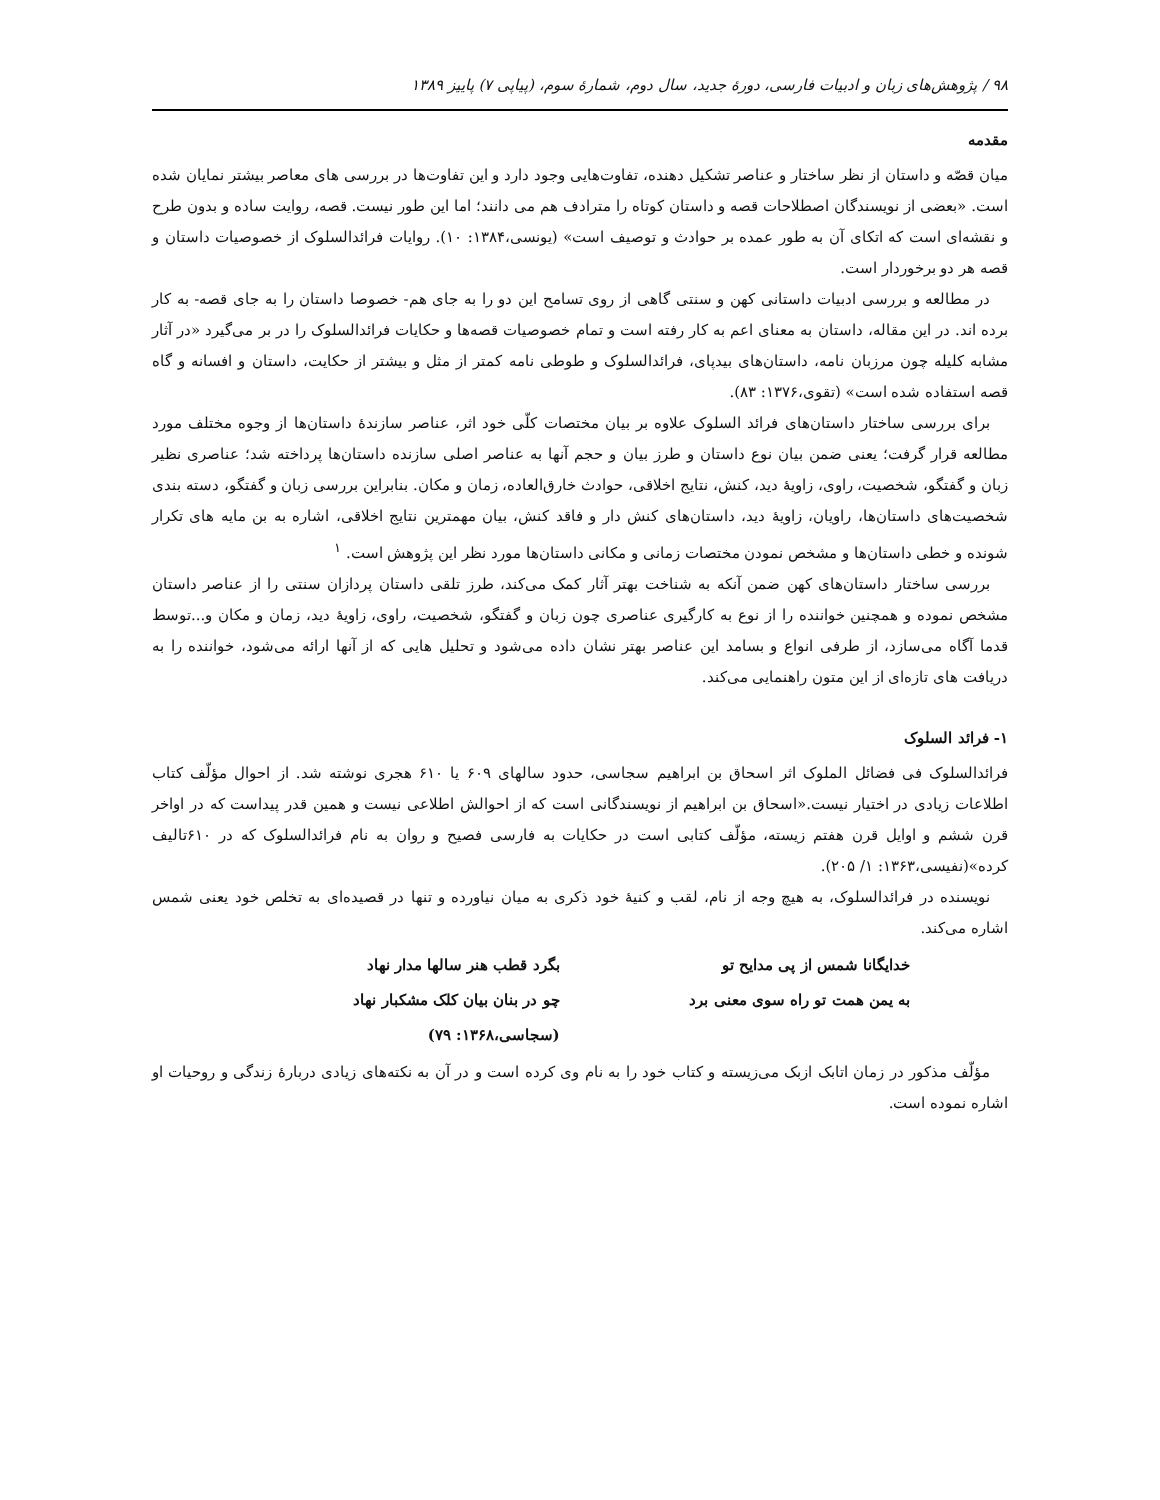۹۸ / پژوهش‌های زبان و ادبیات فارسی، دورهٔ جدید، سال دوم، شمارهٔ سوم، (پیاپی ۷) پاییز ۱۳۸۹
مقدمه
میان قصّه و داستان از نظر ساختار و عناصر تشکیل دهنده، تفاوت‌هایی وجود دارد و این تفاوت‌ها در بررسی های معاصر بیشتر نمایان شده است. «بعضی از نویسندگان اصطلاحات قصه و داستان کوتاه را مترادف هم می دانند؛ اما این طور نیست. قصه، روایت ساده و بدون طرح و نقشه‌ای است که اتکای آن به طور عمده بر حوادث و توصیف است» (یونسی،۱۳۸۴: ۱۰). روایات فرائدالسلوک از خصوصیات داستان و قصه هر دو برخوردار است.
در مطالعه و بررسی ادبیات داستانی کهن و سنتی گاهی از روی تسامح این دو را به جای هم- خصوصا داستان را به جای قصه- به کار برده اند. در این مقاله، داستان به معنای اعم به کار رفته است و تمام خصوصیات قصه‌ها و حکایات فرائدالسلوک را در بر می‌گیرد «در آثار مشابه کلیله چون مرزبان نامه، داستان‌های بیدپای، فرائدالسلوک و طوطی نامه کمتر از مثل و بیشتر از حکایت، داستان و افسانه و گاه قصه استفاده شده است» (تقوی،۱۳۷۶: ۸۳).
برای بررسی ساختار داستان‌های فرائد السلوک علاوه بر بیان مختصات کلّی خود اثر، عناصر سازندهٔ داستان‌ها از وجوه مختلف مورد مطالعه قرار گرفت؛ یعنی ضمن بیان نوع داستان و طرز بیان و حجم آنها به عناصر اصلی سازنده داستان‌ها پرداخته شد؛ عناصری نظیر زبان و گفتگو، شخصیت، راوی، زاویهٔ دید، کنش، نتایج اخلاقی، حوادث خارق‌العاده، زمان و مکان. بنابراین بررسی زبان و گفتگو، دسته بندی شخصیت‌های داستان‌ها، راویان، زاویهٔ دید، داستان‌های کنش دار و فاقد کنش، بیان مهمترین نتایج اخلاقی، اشاره به بن مایه های تکرار شونده و خطی داستان‌ها و مشخص نمودن مختصات زمانی و مکانی داستان‌ها مورد نظر این پژوهش است. <sup>۱</sup>
بررسی ساختار داستان‌های کهن ضمن آنکه به شناخت بهتر آثار کمک می‌کند، طرز تلقی داستان پردازان سنتی را از عناصر داستان مشخص نموده و همچنین خواننده را از نوع به کارگیری عناصری چون زبان و گفتگو، شخصیت، راوی، زاویهٔ دید، زمان و مکان و...توسط قدما آگاه می‌سازد، از طرفی انواع و بسامد این عناصر بهتر نشان داده می‌شود و تحلیل هایی که از آنها ارائه می‌شود، خواننده را به دریافت های تازه‌ای از این متون راهنمایی می‌کند.
۱- فرائد السلوک
فرائدالسلوک فی فضائل الملوک اثر اسحاق بن ابراهیم سجاسی، حدود سالهای ۶۰۹ یا ۶۱۰ هجری نوشته شد. از احوال مؤلّف کتاب اطلاعات زیادی در اختیار نیست.«اسحاق بن ابراهیم از نویسندگانی است که از احوالش اطلاعی نیست و همین قدر پیداست که در اواخر قرن ششم و اوایل قرن هفتم زیسته، مؤلّف کتابی است در حکایات به فارسی فصیح و روان به نام فرائدالسلوک که در ۶۱۰تالیف کرده»(نفیسی،۱۳۶۳: ۱/ ۲۰۵).
نویسنده در فرائدالسلوک، به هیچ وجه از نام، لقب و کنیهٔ خود ذکری به میان نیاورده و تنها در قصیده‌ای به تخلص خود یعنی شمس اشاره می‌کند.
| خدایگانا شمس از پی مدایح تو | بگرد قطب هنر سالها مدار نهاد |
| به یمن همت تو راه سوی معنی برد | چو در بنان بیان کلک مشکبار نهاد |
| | (سجاسی،۱۳۶۸: ۷۹) |
مؤلّف مذکور در زمان اتابک ازبک می‌زیسته و کتاب خود را به نام وی کرده است و در آن به نکته‌های زیادی دربارهٔ زندگی و روحیات او اشاره نموده است.